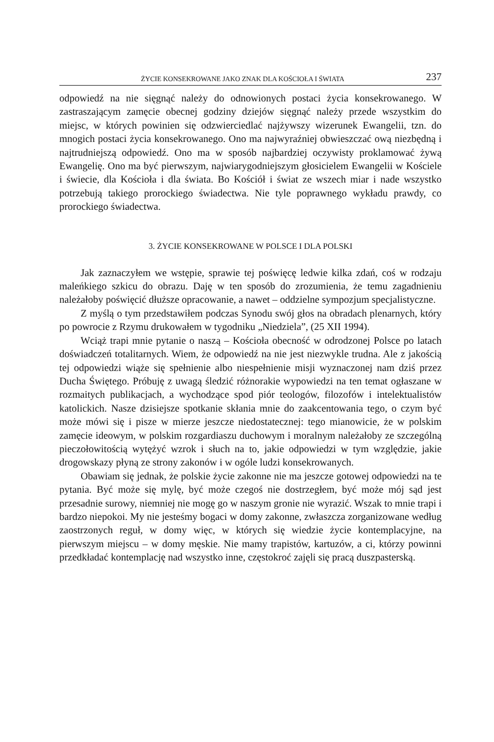ŻYCIE KONSEKROWANE JAKO ZNAK DLA KOŚCIOŁA I ŚWIATA 237
odpowiedź na nie sięgnąć należy do odnowionych postaci życia konsekrowanego. W zastraszającym zamęcie obecnej godziny dziejów sięgnąć należy przede wszystkim do miejsc, w których powinien się odzwierciedlać najżywszy wizerunek Ewangelii, tzn. do mnogich postaci życia konsekrowanego. Ono ma najwyraźniej obwieszczać ową niezbędną i najtrudniejszą odpowiedź. Ono ma w sposób najbardziej oczywisty proklamować żywą Ewangelię. Ono ma być pierwszym, najwiarygodniejszym głosicielem Ewangelii w Kościele i świecie, dla Kościoła i dla świata. Bo Kościół i świat ze wszech miar i nade wszystko potrzebują takiego prorockiego świadectwa. Nie tyle poprawnego wykładu prawdy, co prorockiego świadectwa.
3. ŻYCIE KONSEKROWANE W POLSCE I DLA POLSKI
Jak zaznaczyłem we wstępie, sprawie tej poświęcę ledwie kilka zdań, coś w rodzaju maleńkiego szkicu do obrazu. Daję w ten sposób do zrozumienia, że temu zagadnieniu należałoby poświęcić dłuższe opracowanie, a nawet – oddzielne sympozjum specjalistyczne.
Z myślą o tym przedstawiłem podczas Synodu swój głos na obradach plenarnych, który po powrocie z Rzymu drukowałem w tygodniku „Niedziela”, (25 XII 1994).
Wciąż trapi mnie pytanie o naszą – Kościoła obecność w odrodzonej Polsce po latach doświadczeń totalitarnych. Wiem, że odpowiedź na nie jest niezwykle trudna. Ale z jakością tej odpowiedzi wiąże się spełnienie albo niespełnienie misji wyznaczonej nam dziś przez Ducha Świętego. Próbuję z uwagą śledzić różnorakie wypowiedzi na ten temat ogłaszane w rozmaitych publikacjach, a wychodzące spod piór teologów, filozofów i intelektualistów katolickich. Nasze dzisiejsze spotkanie skłania mnie do zaakcentowania tego, o czym być może mówi się i pisze w mierze jeszcze niedostatecznej: tego mianowicie, że w polskim zamęcie ideowym, w polskim rozgardiaszu duchowym i moralnym należałoby ze szczególną pieczołowitością wytężyć wzrok i słuch na to, jakie odpowiedzi w tym względzie, jakie drogowskazy płyną ze strony zakonów i w ogóle ludzi konsekrowanych.
Obawiam się jednak, że polskie życie zakonne nie ma jeszcze gotowej odpowiedzi na te pytania. Być może się mylę, być może czegoś nie dostrzegłem, być może mój sąd jest przesadnie surowy, niemniej nie mogę go w naszym gronie nie wyrazić. Wszak to mnie trapi i bardzo niepokoi. My nie jesteśmy bogaci w domy zakonne, zwłaszcza zorganizowane według zaostrzonych reguł, w domy więc, w których się wiedzie życie kontemplacyjne, na pierwszym miejscu – w domy męskie. Nie mamy trapistów, kartuzów, a ci, którzy powinni przedkładać kontemplację nad wszystko inne, częstokroć zajęli się pracą duszpasterską.